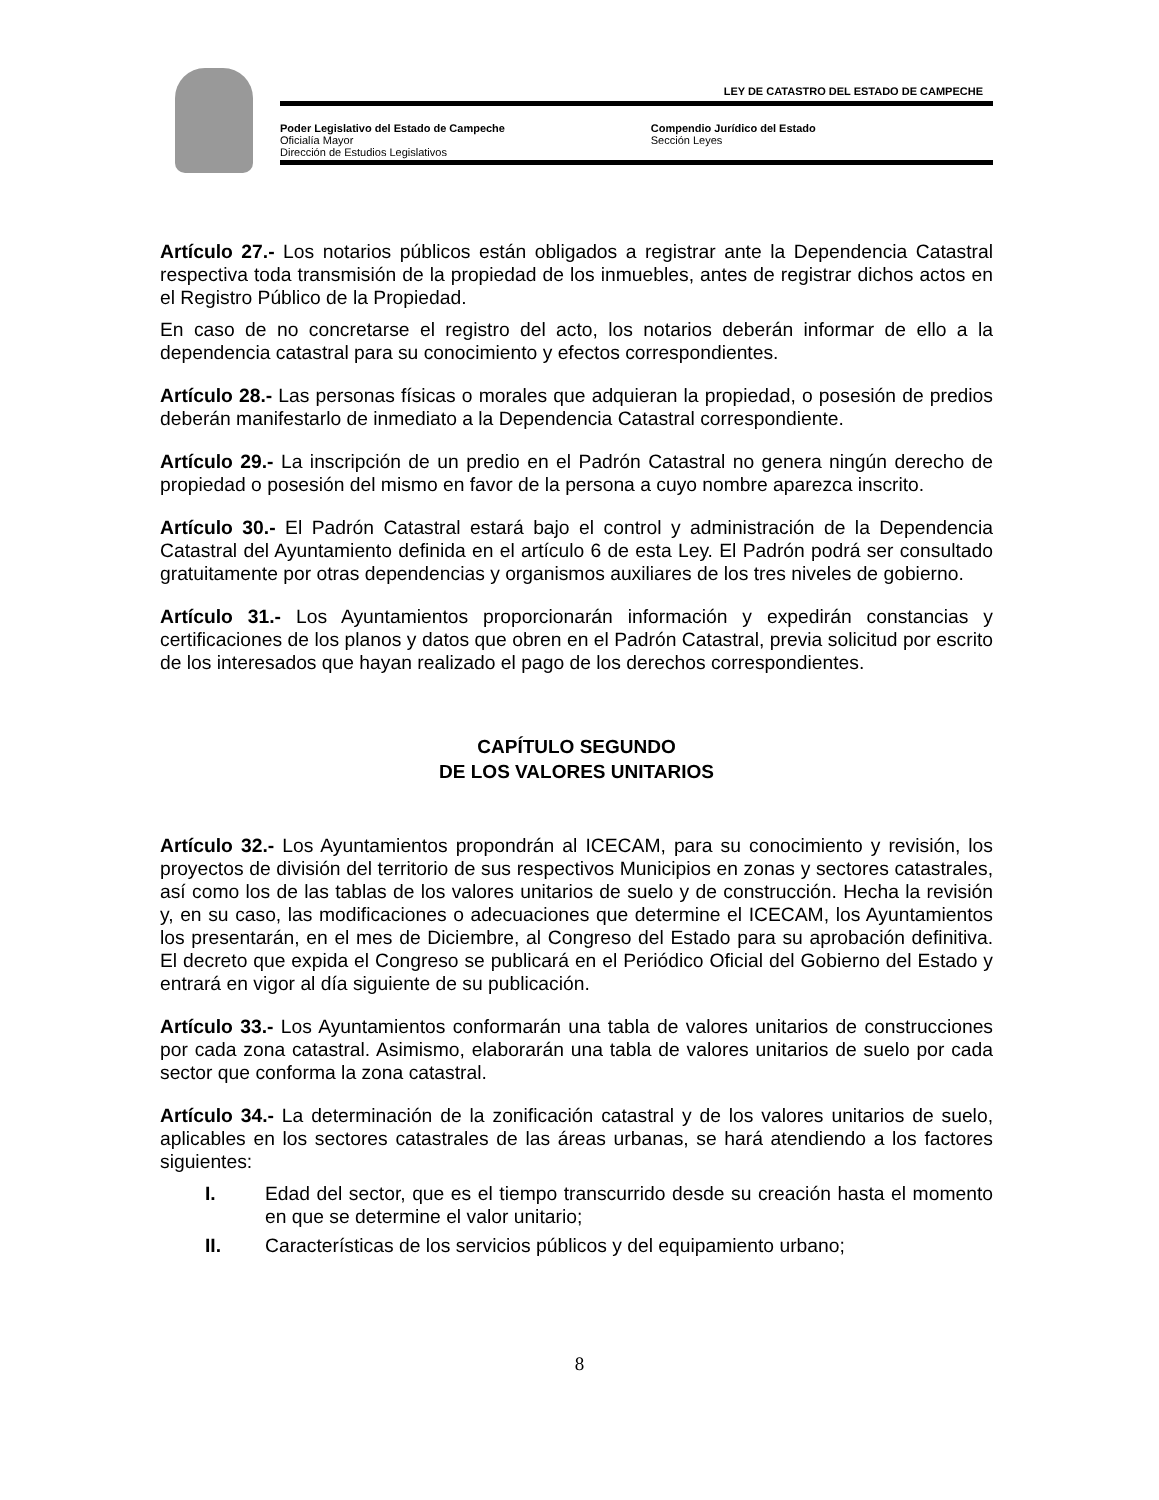LEY DE CATASTRO DEL ESTADO DE CAMPECHE
Poder Legislativo del Estado de Campeche
Oficialía Mayor
Dirección de Estudios Legislativos
Compendio Jurídico del Estado
Sección Leyes
Artículo 27.- Los notarios públicos están obligados a registrar ante la Dependencia Catastral respectiva toda transmisión de la propiedad de los inmuebles, antes de registrar dichos actos en el Registro Público de la Propiedad.
En caso de no concretarse el registro del acto, los notarios deberán informar de ello a la dependencia catastral para su conocimiento y efectos correspondientes.
Artículo 28.- Las personas físicas o morales que adquieran la propiedad, o posesión de predios deberán manifestarlo de inmediato a la Dependencia Catastral correspondiente.
Artículo 29.- La inscripción de un predio en el Padrón Catastral no genera ningún derecho de propiedad o posesión del mismo en favor de la persona a cuyo nombre aparezca inscrito.
Artículo 30.- El Padrón Catastral estará bajo el control y administración de la Dependencia Catastral del Ayuntamiento definida en el artículo 6 de esta Ley. El Padrón podrá ser consultado gratuitamente por otras dependencias y organismos auxiliares de los tres niveles de gobierno.
Artículo 31.- Los Ayuntamientos proporcionarán información y expedirán constancias y certificaciones de los planos y datos que obren en el Padrón Catastral, previa solicitud por escrito de los interesados que hayan realizado el pago de los derechos correspondientes.
CAPÍTULO SEGUNDO
DE LOS VALORES UNITARIOS
Artículo 32.- Los Ayuntamientos propondrán al ICECAM, para su conocimiento y revisión, los proyectos de división del territorio de sus respectivos Municipios en zonas y sectores catastrales, así como los de las tablas de los valores unitarios de suelo y de construcción. Hecha la revisión y, en su caso, las modificaciones o adecuaciones que determine el ICECAM, los Ayuntamientos los presentarán, en el mes de Diciembre, al Congreso del Estado para su aprobación definitiva. El decreto que expida el Congreso se publicará en el Periódico Oficial del Gobierno del Estado y entrará en vigor al día siguiente de su publicación.
Artículo 33.- Los Ayuntamientos conformarán una tabla de valores unitarios de construcciones por cada zona catastral. Asimismo, elaborarán una tabla de valores unitarios de suelo por cada sector que conforma la zona catastral.
Artículo 34.- La determinación de la zonificación catastral y de los valores unitarios de suelo, aplicables en los sectores catastrales de las áreas urbanas, se hará atendiendo a los factores siguientes:
I. Edad del sector, que es el tiempo transcurrido desde su creación hasta el momento en que se determine el valor unitario;
II. Características de los servicios públicos y del equipamiento urbano;
8